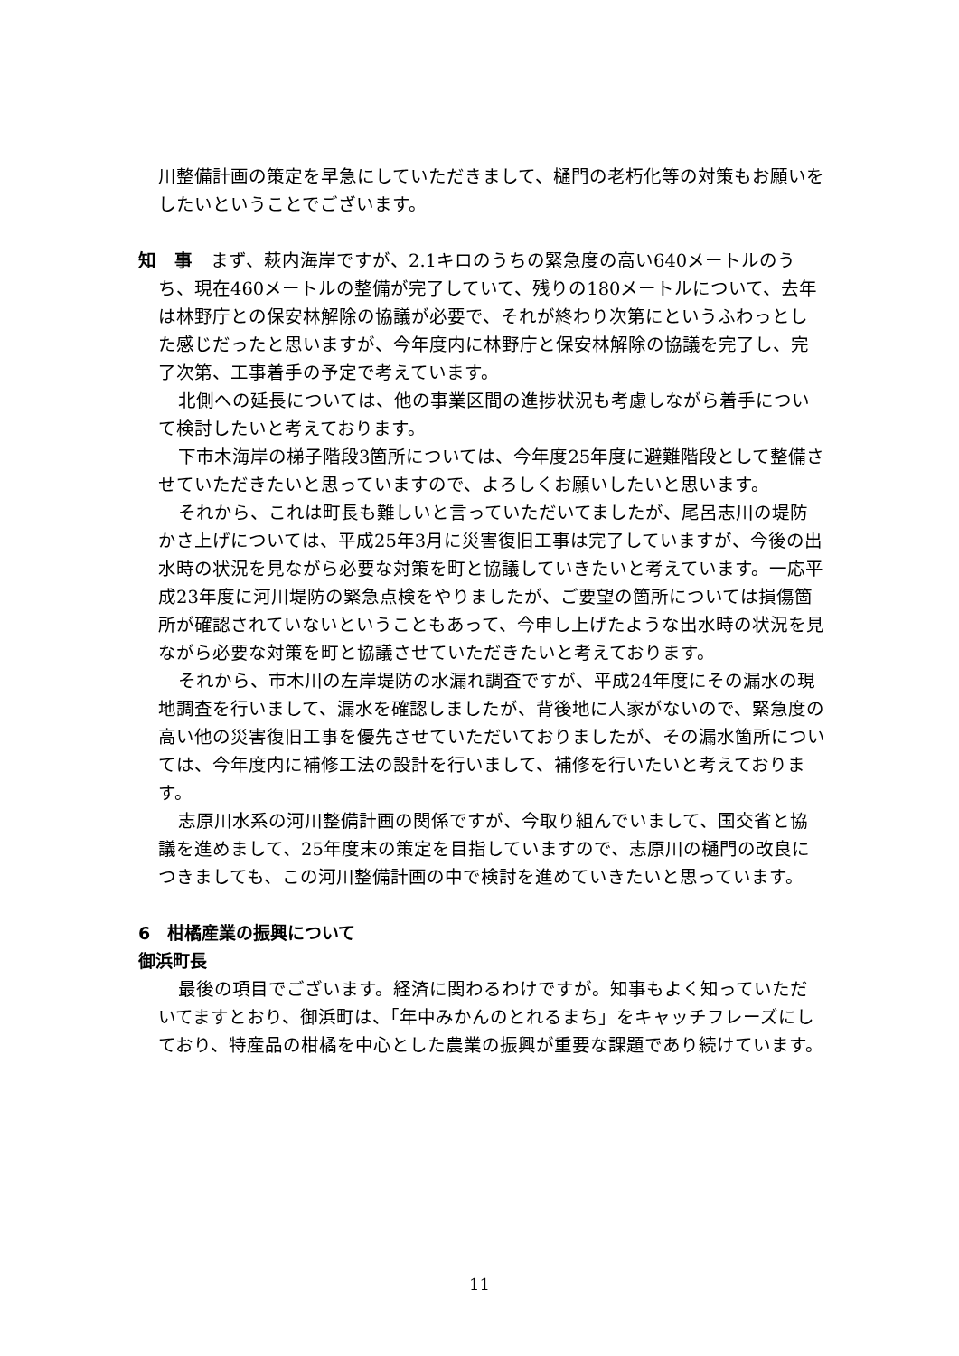川整備計画の策定を早急にしていただきまして、樋門の老朽化等の対策もお願いをしたいということでございます。
知　事　まず、萩内海岸ですが、2.1キロのうちの緊急度の高い640メートルのうち、現在460メートルの整備が完了していて、残りの180メートルについて、去年は林野庁との保安林解除の協議が必要で、それが終わり次第にというふわっとした感じだったと思いますが、今年度内に林野庁と保安林解除の協議を完了し、完了次第、工事着手の予定で考えています。
北側への延長については、他の事業区間の進捗状況も考慮しながら着手について検討したいと考えております。
下市木海岸の梯子階段3箇所については、今年度25年度に避難階段として整備させていただきたいと思っていますので、よろしくお願いしたいと思います。
それから、これは町長も難しいと言っていただいてましたが、尾呂志川の堤防かさ上げについては、平成25年3月に災害復旧工事は完了していますが、今後の出水時の状況を見ながら必要な対策を町と協議していきたいと考えています。一応平成23年度に河川堤防の緊急点検をやりましたが、ご要望の箇所については損傷箇所が確認されていないということもあって、今申し上げたような出水時の状況を見ながら必要な対策を町と協議させていただきたいと考えております。
それから、市木川の左岸堤防の水漏れ調査ですが、平成24年度にその漏水の現地調査を行いまして、漏水を確認しましたが、背後地に人家がないので、緊急度の高い他の災害復旧工事を優先させていただいておりましたが、その漏水箇所については、今年度内に補修工法の設計を行いまして、補修を行いたいと考えております。
志原川水系の河川整備計画の関係ですが、今取り組んでいまして、国交省と協議を進めまして、25年度末の策定を目指していますので、志原川の樋門の改良につきましても、この河川整備計画の中で検討を進めていきたいと思っています。
6　柑橘産業の振興について
御浜町長
最後の項目でございます。経済に関わるわけですが。知事もよく知っていただいてますとおり、御浜町は、「年中みかんのとれるまち」をキャッチフレーズにしており、特産品の柑橘を中心とした農業の振興が重要な課題であり続けています。
11